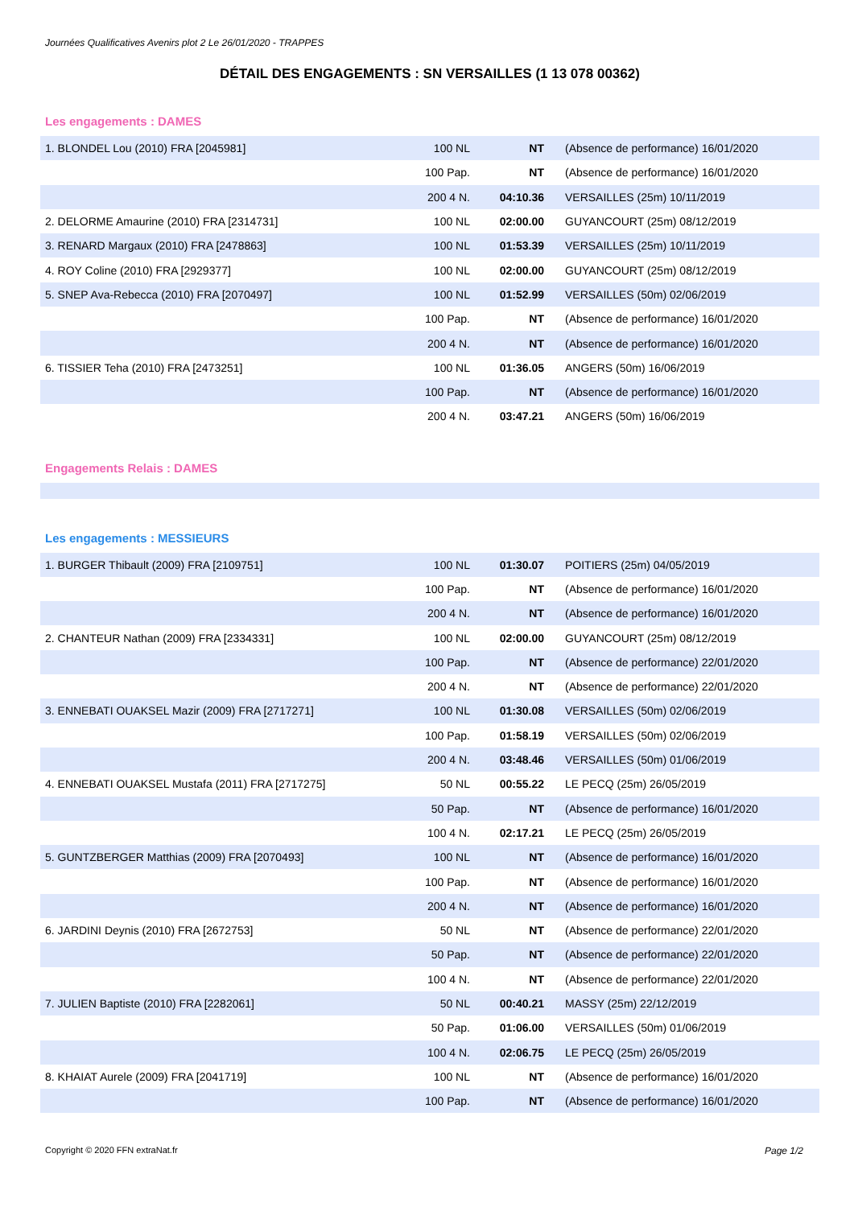Journées Qualificatives Avenirs plot 2 Le 26/01/2020 - TRAPPES
DÉTAIL DES ENGAGEMENTS : SN VERSAILLES (1 13 078 00362)
Les engagements : DAMES
| 1. BLONDEL Lou (2010) FRA [2045981] | 100 NL | NT | (Absence de performance) 16/01/2020 |
| | 100 Pap. | NT | (Absence de performance) 16/01/2020 |
| | 200 4 N. | 04:10.36 | VERSAILLES (25m) 10/11/2019 |
| 2. DELORME Amaurine (2010) FRA [2314731] | 100 NL | 02:00.00 | GUYANCOURT (25m) 08/12/2019 |
| 3. RENARD Margaux (2010) FRA [2478863] | 100 NL | 01:53.39 | VERSAILLES (25m) 10/11/2019 |
| 4. ROY Coline (2010) FRA [2929377] | 100 NL | 02:00.00 | GUYANCOURT (25m) 08/12/2019 |
| 5. SNEP Ava-Rebecca (2010) FRA [2070497] | 100 NL | 01:52.99 | VERSAILLES (50m) 02/06/2019 |
| | 100 Pap. | NT | (Absence de performance) 16/01/2020 |
| | 200 4 N. | NT | (Absence de performance) 16/01/2020 |
| 6. TISSIER Teha (2010) FRA [2473251] | 100 NL | 01:36.05 | ANGERS (50m) 16/06/2019 |
| | 100 Pap. | NT | (Absence de performance) 16/01/2020 |
| | 200 4 N. | 03:47.21 | ANGERS (50m) 16/06/2019 |
Engagements Relais : DAMES
Les engagements : MESSIEURS
| 1. BURGER Thibault (2009) FRA [2109751] | 100 NL | 01:30.07 | POITIERS (25m) 04/05/2019 |
| | 100 Pap. | NT | (Absence de performance) 16/01/2020 |
| | 200 4 N. | NT | (Absence de performance) 16/01/2020 |
| 2. CHANTEUR Nathan (2009) FRA [2334331] | 100 NL | 02:00.00 | GUYANCOURT (25m) 08/12/2019 |
| | 100 Pap. | NT | (Absence de performance) 22/01/2020 |
| | 200 4 N. | NT | (Absence de performance) 22/01/2020 |
| 3. ENNEBATI OUAKSEL Mazir (2009) FRA [2717271] | 100 NL | 01:30.08 | VERSAILLES (50m) 02/06/2019 |
| | 100 Pap. | 01:58.19 | VERSAILLES (50m) 02/06/2019 |
| | 200 4 N. | 03:48.46 | VERSAILLES (50m) 01/06/2019 |
| 4. ENNEBATI OUAKSEL Mustafa (2011) FRA [2717275] | 50 NL | 00:55.22 | LE PECQ (25m) 26/05/2019 |
| | 50 Pap. | NT | (Absence de performance) 16/01/2020 |
| | 100 4 N. | 02:17.21 | LE PECQ (25m) 26/05/2019 |
| 5. GUNTZBERGER Matthias (2009) FRA [2070493] | 100 NL | NT | (Absence de performance) 16/01/2020 |
| | 100 Pap. | NT | (Absence de performance) 16/01/2020 |
| | 200 4 N. | NT | (Absence de performance) 16/01/2020 |
| 6. JARDINI Deynis (2010) FRA [2672753] | 50 NL | NT | (Absence de performance) 22/01/2020 |
| | 50 Pap. | NT | (Absence de performance) 22/01/2020 |
| | 100 4 N. | NT | (Absence de performance) 22/01/2020 |
| 7. JULIEN Baptiste (2010) FRA [2282061] | 50 NL | 00:40.21 | MASSY (25m) 22/12/2019 |
| | 50 Pap. | 01:06.00 | VERSAILLES (50m) 01/06/2019 |
| | 100 4 N. | 02:06.75 | LE PECQ (25m) 26/05/2019 |
| 8. KHAIAT Aurele (2009) FRA [2041719] | 100 NL | NT | (Absence de performance) 16/01/2020 |
| | 100 Pap. | NT | (Absence de performance) 16/01/2020 |
Copyright © 2020 FFN extraNat.fr Page 1/2